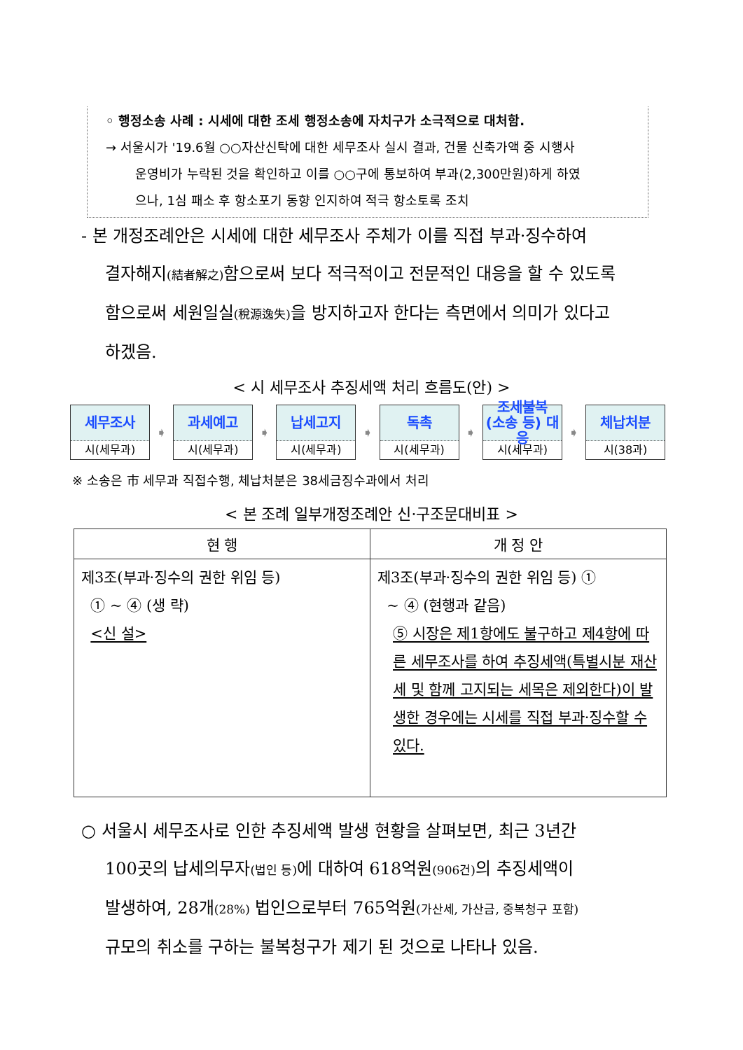◦ 행정소송 사례 : 시세에 대한 조세 행정소송에 자치구가 소극적으로 대처함.
→ 서울시가 '19.6월 ○○자산신탁에 대한 세무조사 실시 결과, 건물 신축가액 중 시행사
운영비가 누락된 것을 확인하고 이를 ○○구에 통보하여 부과(2,300만원)하게 하였
으나, 1심 패소 후 항소포기 동향 인지하여 적극 항소토록 조치
- 본 개정조례안은 시세에 대한 세무조사 주체가 이를 직접 부과·징수하여
결자해지(結者解之) 함으로써 보다 적극적이고 전문적인 대응을 할 수 있도록
함으로써 세원일실(稅源逸失) 을 방지하고자 한다는 측면에서 의미가 있다고
하겠음.
< 시 세무조사 추징세액 처리 흐름도(안) >
세무조사
시(세무과)
➧
과세예고
시(세무과)
➧
납세고지
시(세무과)
➧
독촉
시(세무과)
➧
조세불복
(소송 등) 대응
시(세무과)
➧
체납처분
시(38과)
※ 소송은 市 세무과 직접수행, 체납처분은 38세금징수과에서 처리
< 본 조례 일부개정조례안 신·구조문대비표 >
| 현 행 | 개 정 안 |
| --- | --- |
| 제3조(부과·징수의 권한 위임 등) ① ~ ④ (생 략) <신 설> | 제3조(부과·징수의 권한 위임 등) ① ~ ④ (현행과 같음) ⑤ 시장은 제1항에도 불구하고 제4항에 따른 세무조사를 하여 추징세액(특별시분 재산세 및 함께 고지되는 세목은 제외한다)이 발생한 경우에는 시세를 직접 부과·징수할 수 있다. |
○ 서울시 세무조사로 인한 추징세액 발생 현황을 살펴보면, 최근 3년간
100곳의 납세의무자(법인 등) 에 대하여 618억원(906건) 의 추징세액이
발생하여, 28개(28%) 법인으로부터 765억원(가산세, 가산금, 중복청구 포함)
규모의 취소를 구하는 불복청구가 제기 된 것으로 나타나 있음.